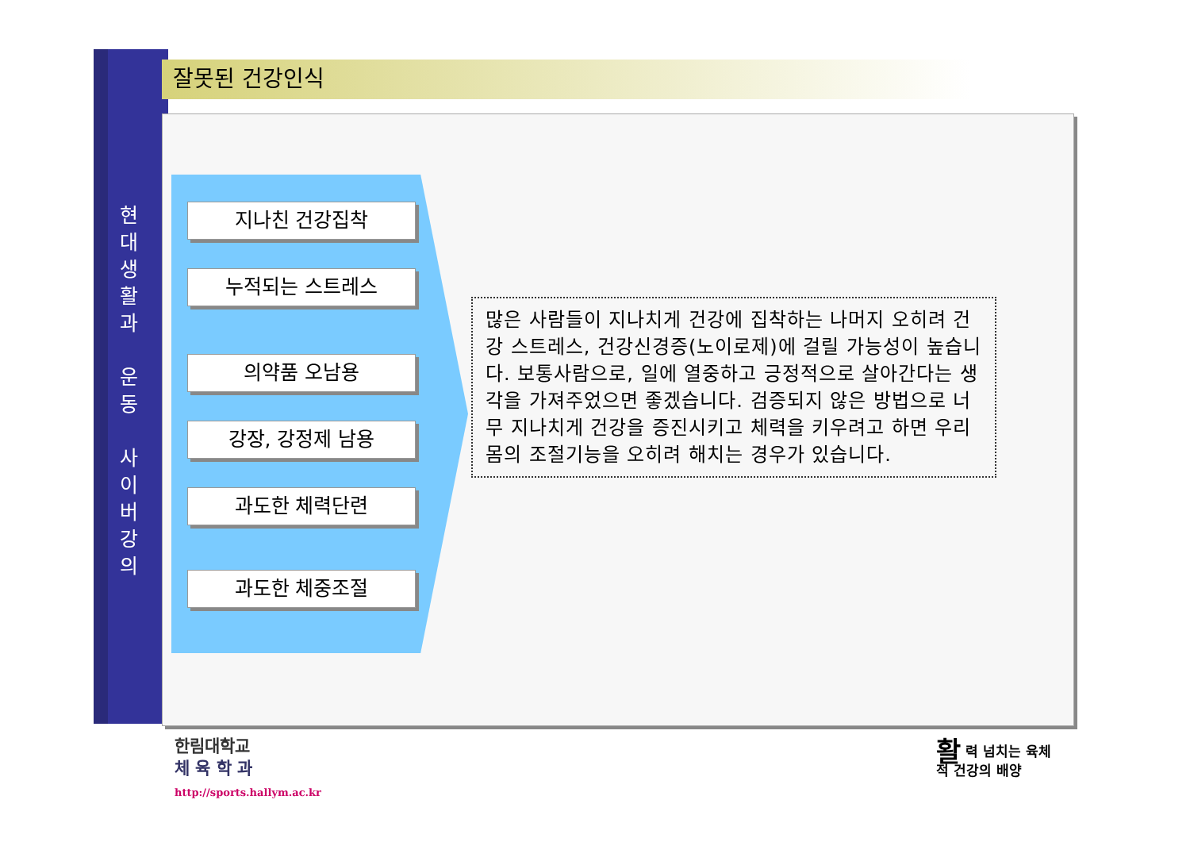현
대
생
활
과
운
동
사
이
버
강
의
잘못된 건강인식
지나친 건강집착
누적되는 스트레스
의약품 오남용
강장, 강정제 남용
과도한 체력단련
과도한 체중조절
많은 사람들이 지나치게 건강에 집착하는 나머지 오히려 건강 스트레스, 건강신경증(노이로제)에 걸릴 가능성이 높습니다. 보통사람으로, 일에 열중하고 긍정적으로 살아간다는 생각을 가져주었으면 좋겠습니다. 검증되지 않은 방법으로 너무 지나치게 건강을 증진시키고 체력을 키우려고 하면 우리 몸의 조절기능을 오히려 해치는 경우가 있습니다.
한림대학교
체 육 학 과
http://sports.hallym.ac.kr
활력 넘치는 육체
적 건강의 배양